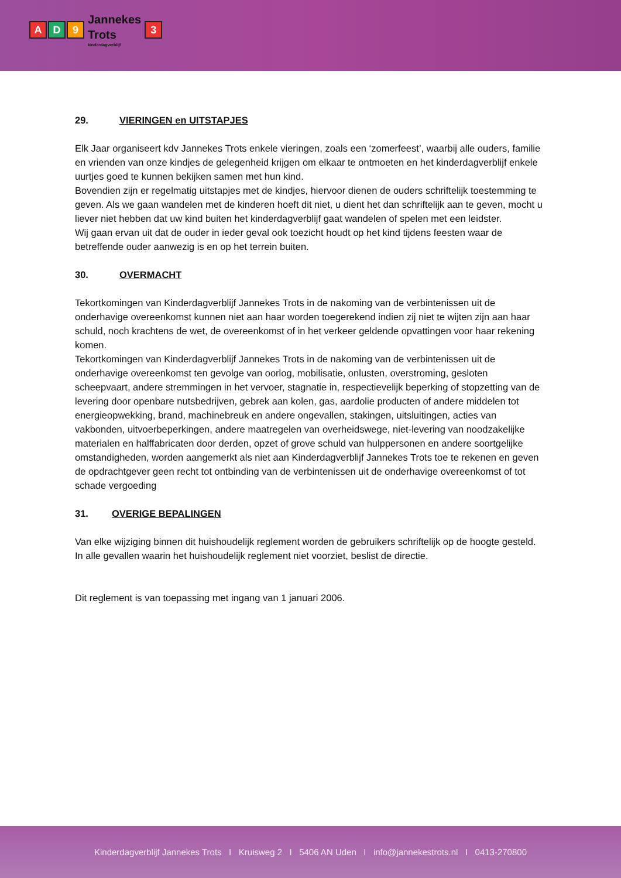A D 9
Jannekes
Trots
kinderdagverblijf
3
29. VIERINGEN en UITSTAPJES
Elk Jaar organiseert kdv Jannekes Trots enkele vieringen, zoals een ‘zomerfeest’, waarbij alle ouders, familie en vrienden van onze kindjes de gelegenheid krijgen om elkaar te ontmoeten en het kinderdagverblijf enkele uurtjes goed te kunnen bekijken samen met hun kind.
Bovendien zijn er regelmatig uitstapjes met de kindjes, hiervoor dienen de ouders schriftelijk toestemming te geven. Als we gaan wandelen met de kinderen hoeft dit niet, u dient het dan schriftelijk aan te geven, mocht u liever niet hebben dat uw kind buiten het kinderdagverblijf gaat wandelen of spelen met een leidster.
Wij gaan ervan uit dat de ouder in ieder geval ook toezicht houdt op het kind tijdens feesten waar de betreffende ouder aanwezig is en op het terrein buiten.
30. OVERMACHT
Tekortkomingen van Kinderdagverblijf Jannekes Trots in de nakoming van de verbintenissen uit de onderhavige overeenkomst kunnen niet aan haar worden toegerekend indien zij niet te wijten zijn aan haar schuld, noch krachtens de wet, de overeenkomst of in het verkeer geldende opvattingen voor haar rekening komen.
Tekortkomingen van Kinderdagverblijf Jannekes Trots in de nakoming van de verbintenissen uit de onderhavige overeenkomst ten gevolge van oorlog, mobilisatie, onlusten, overstroming, gesloten scheepvaart, andere stremmingen in het vervoer, stagnatie in, respectievelijk beperking of stopzetting van de levering door openbare nutsbedrijven, gebrek aan kolen, gas, aardolie producten of andere middelen tot energieopwekking, brand, machinebreuk en andere ongevallen, stakingen, uitsluitingen, acties van vakbonden, uitvoerbeperkingen, andere maatregelen van overheidswege, niet-levering van noodzakelijke materialen en halffabricaten door derden, opzet of grove schuld van hulppersonen en andere soortgelijke omstandigheden, worden aangemerkt als niet aan Kinderdagverblijf Jannekes Trots toe te rekenen en geven de opdrachtgever geen recht tot ontbinding van de verbintenissen uit de onderhavige overeenkomst of tot schade vergoeding
31. OVERIGE BEPALINGEN
Van elke wijziging binnen dit huishoudelijk reglement worden de gebruikers schriftelijk op de hoogte gesteld. In alle gevallen waarin het huishoudelijk reglement niet voorziet, beslist de directie.
Dit reglement is van toepassing met ingang van 1 januari 2006.
Kinderdagverblijf Jannekes Trots I Kruisweg 2 I 5406 AN Uden I info@jannekestrots.nl I 0413-270800